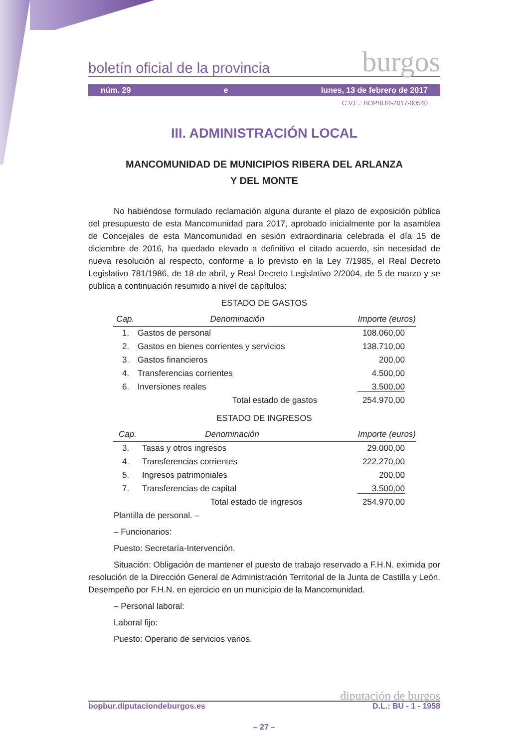boletín oficial de la provincia burgos
núm. 29 e lunes, 13 de febrero de 2017
C.V.E.: BOPBUR-2017-00540
III. ADMINISTRACIÓN LOCAL
MANCOMUNIDAD DE MUNICIPIOS RIBERA DEL ARLANZA
Y DEL MONTE
No habiéndose formulado reclamación alguna durante el plazo de exposición pública del presupuesto de esta Mancomunidad para 2017, aprobado inicialmente por la asamblea de Concejales de esta Mancomunidad en sesión extraordinaria celebrada el día 15 de diciembre de 2016, ha quedado elevado a definitivo el citado acuerdo, sin necesidad de nueva resolución al respecto, conforme a lo previsto en la Ley 7/1985, el Real Decreto Legislativo 781/1986, de 18 de abril, y Real Decreto Legislativo 2/2004, de 5 de marzo y se publica a continuación resumido a nivel de capítulos:
ESTADO DE GASTOS
| Cap. | Denominación | Importe (euros) |
| --- | --- | --- |
| 1. | Gastos de personal | 108.060,00 |
| 2. | Gastos en bienes corrientes y servicios | 138.710,00 |
| 3. | Gastos financieros | 200,00 |
| 4. | Transferencias corrientes | 4.500,00 |
| 6. | Inversiones reales | 3.500,00 |
| | Total estado de gastos | 254.970,00 |
ESTADO DE INGRESOS
| Cap. | Denominación | Importe (euros) |
| --- | --- | --- |
| 3. | Tasas y otros ingresos | 29.000,00 |
| 4. | Transferencias corrientes | 222.270,00 |
| 5. | Ingresos patrimoniales | 200,00 |
| 7. | Transferencias de capital | 3.500,00 |
| | Total estado de ingresos | 254.970,00 |
Plantilla de personal. –
– Funcionarios:
Puesto: Secretaría-Intervención.
Situación: Obligación de mantener el puesto de trabajo reservado a F.H.N. eximida por resolución de la Dirección General de Administración Territorial de la Junta de Castilla y León. Desempeño por F.H.N. en ejercicio en un municipio de la Mancomunidad.
– Personal laboral:
Laboral fijo:
Puesto: Operario de servicios varios.
diputación de burgos
bopbur.diputaciondeburgos.es D.L.: BU - 1 - 1958
– 27 –